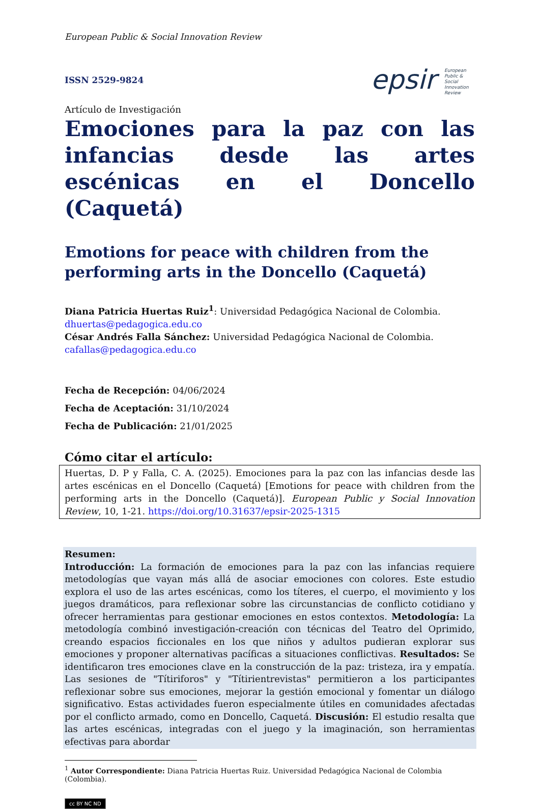European Public & Social Innovation Review
ISSN 2529-9824
epsir European Public & Social Innovation Review
Artículo de Investigación
Emociones para la paz con las infancias desde las artes escénicas en el Doncello (Caquetá)
Emotions for peace with children from the performing arts in the Doncello (Caquetá)
Diana Patricia Huertas Ruiz<sup>1</sup>: Universidad Pedagógica Nacional de Colombia.
dhuertas@pedagogica.edu.co
César Andrés Falla Sánchez: Universidad Pedagógica Nacional de Colombia.
cafallas@pedagogica.edu.co
Fecha de Recepción: 04/06/2024
Fecha de Aceptación: 31/10/2024
Fecha de Publicación: 21/01/2025
Cómo citar el artículo:
Huertas, D. P y Falla, C. A. (2025). Emociones para la paz con las infancias desde las artes escénicas en el Doncello (Caquetá) [Emotions for peace with children from the performing arts in the Doncello (Caquetá)]. European Public y Social Innovation Review, 10, 1-21. https://doi.org/10.31637/epsir-2025-1315
Resumen:
Introducción: La formación de emociones para la paz con las infancias requiere metodologías que vayan más allá de asociar emociones con colores. Este estudio explora el uso de las artes escénicas, como los títeres, el cuerpo, el movimiento y los juegos dramáticos, para reflexionar sobre las circunstancias de conflicto cotidiano y ofrecer herramientas para gestionar emociones en estos contextos. Metodología: La metodología combinó investigación-creación con técnicas del Teatro del Oprimido, creando espacios ficcionales en los que niños y adultos pudieran explorar sus emociones y proponer alternativas pacíficas a situaciones conflictivas. Resultados: Se identificaron tres emociones clave en la construcción de la paz: tristeza, ira y empatía. Las sesiones de "Títiriforos" y "Títirientrevistas" permitieron a los participantes reflexionar sobre sus emociones, mejorar la gestión emocional y fomentar un diálogo significativo. Estas actividades fueron especialmente útiles en comunidades afectadas por el conflicto armado, como en Doncello, Caquetá. Discusión: El estudio resalta que las artes escénicas, integradas con el juego y la imaginación, son herramientas efectivas para abordar
<sup>1</sup> Autor Correspondiente: Diana Patricia Huertas Ruiz. Universidad Pedagógica Nacional de Colombia (Colombia).
cc BY NC ND